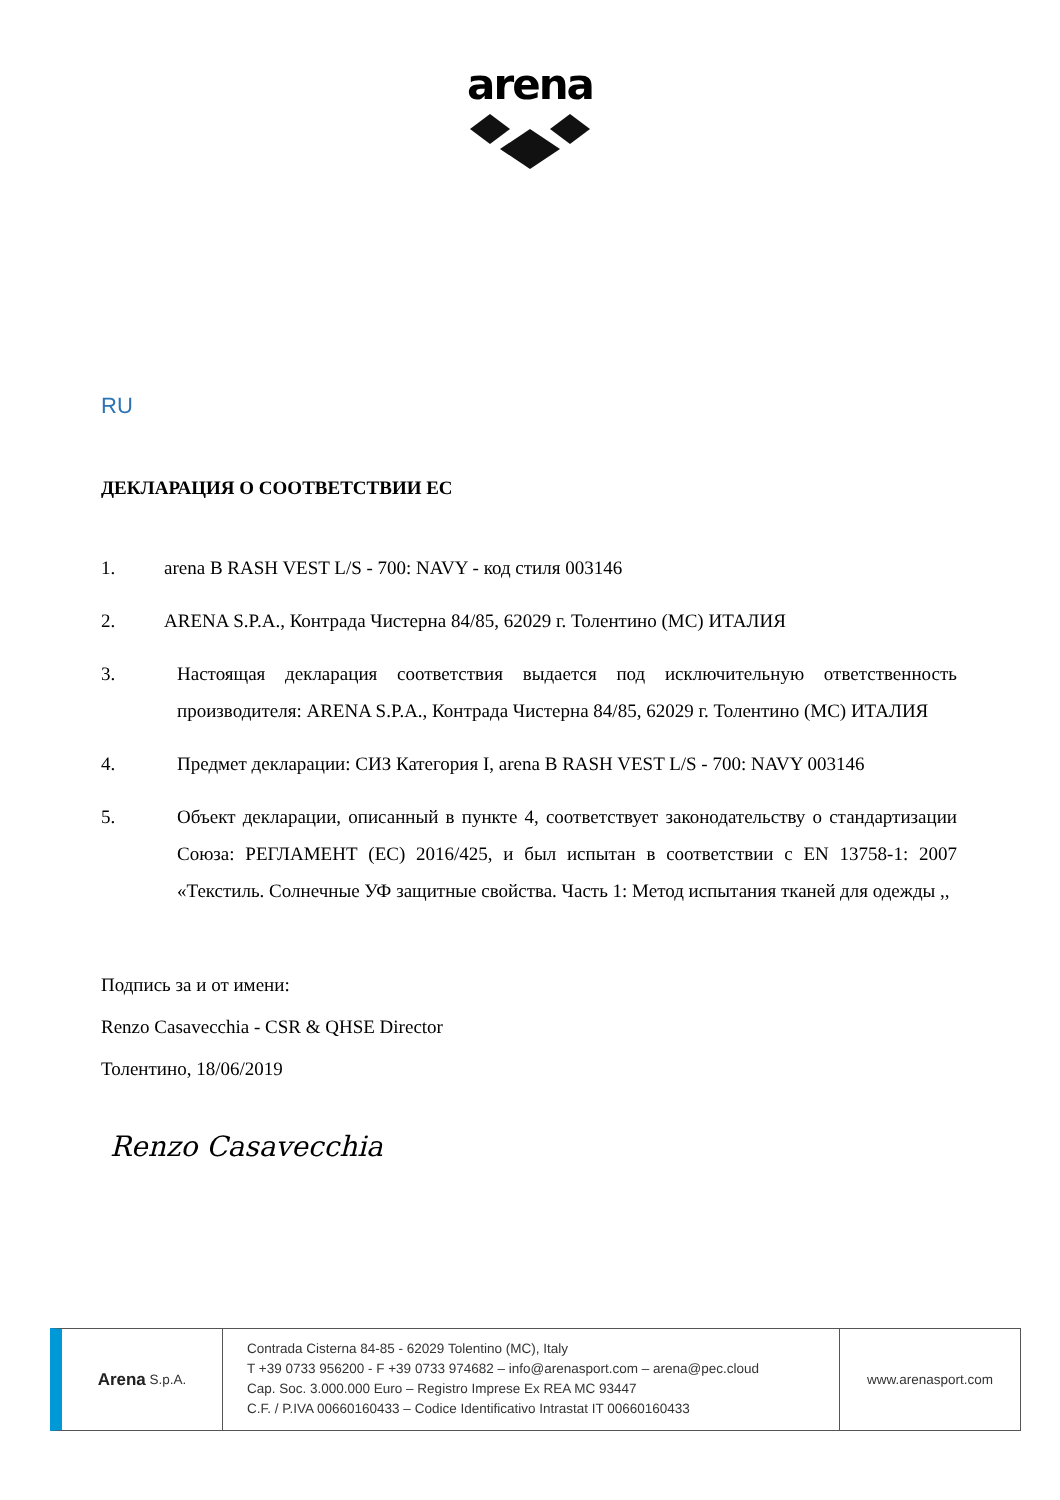arena
RU
ДЕКЛАРАЦИЯ О СООТВЕТСТВИИ ЕС
1. arena B RASH VEST L/S - 700: NAVY - код стиля 003146
2. ARENA S.P.A., Контрада Чистерна 84/85, 62029 г. Толентино (MC) ИТАЛИЯ
3. Настоящая декларация соответствия выдается под исключительную ответственность производителя: ARENA S.P.A., Контрада Чистерна 84/85, 62029 г. Толентино (MC) ИТАЛИЯ
4. Предмет декларации: СИЗ Категория I, arena B RASH VEST L/S - 700: NAVY 003146
5. Объект декларации, описанный в пункте 4, соответствует законодательству о стандартизации Союза: РЕГЛАМЕНТ (ЕС) 2016/425, и был испытан в соответствии с EN 13758-1: 2007 «Текстиль. Солнечные УФ защитные свойства. Часть 1: Метод испытания тканей для одежды ,,
Подпись за и от имени:
Renzo Casavecchia - CSR & QHSE Director
Толентино, 18/06/2019
Renzo Casavecchia
Arena S.p.A.
Contrada Cisterna 84-85 - 62029 Tolentino (MC), Italy
T +39 0733 956200 - F +39 0733 974682 – info@arenasport.com – arena@pec.cloud
Cap. Soc. 3.000.000 Euro – Registro Imprese Ex REA MC 93447
C.F. / P.IVA 00660160433 – Codice Identificativo Intrastat IT 00660160433
www.arenasport.com